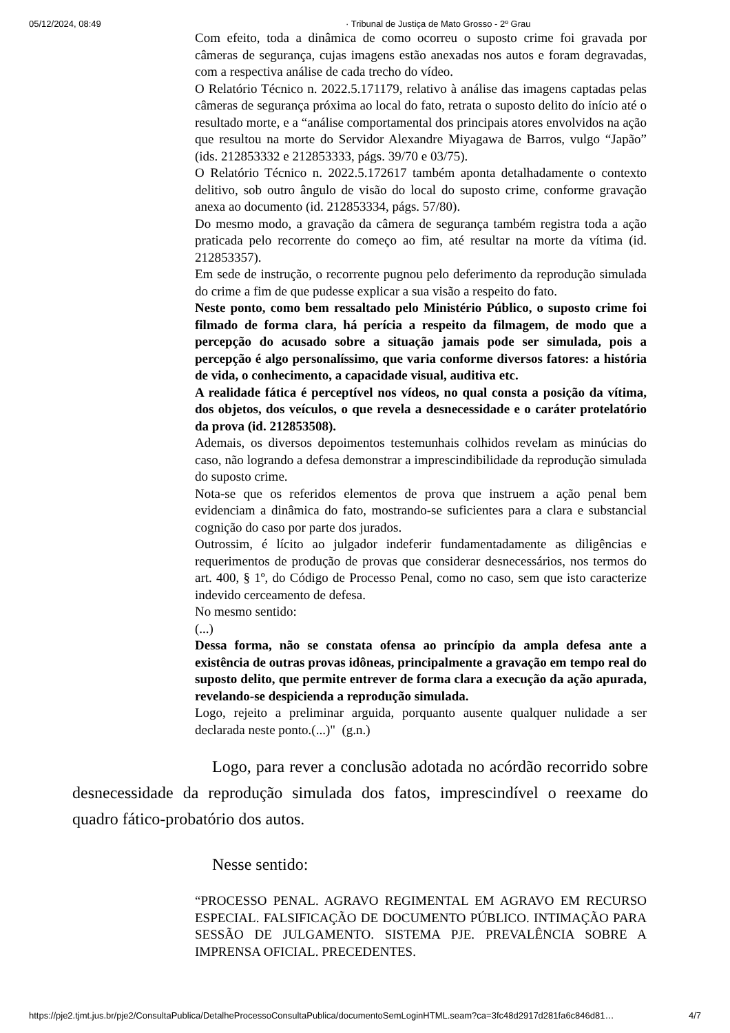05/12/2024, 08:49 · Tribunal de Justiça de Mato Grosso - 2º Grau
Com efeito, toda a dinâmica de como ocorreu o suposto crime foi gravada por câmeras de segurança, cujas imagens estão anexadas nos autos e foram degravadas, com a respectiva análise de cada trecho do vídeo.
O Relatório Técnico n. 2022.5.171179, relativo à análise das imagens captadas pelas câmeras de segurança próxima ao local do fato, retrata o suposto delito do início até o resultado morte, e a “análise comportamental dos principais atores envolvidos na ação que resultou na morte do Servidor Alexandre Miyagawa de Barros, vulgo “Japão” (ids. 212853332 e 212853333, págs. 39/70 e 03/75).
O Relatório Técnico n. 2022.5.172617 também aponta detalhadamente o contexto delitivo, sob outro ângulo de visão do local do suposto crime, conforme gravação anexa ao documento (id. 212853334, págs. 57/80).
Do mesmo modo, a gravação da câmera de segurança também registra toda a ação praticada pelo recorrente do começo ao fim, até resultar na morte da vítima (id. 212853357).
Em sede de instrução, o recorrente pugnou pelo deferimento da reprodução simulada do crime a fim de que pudesse explicar a sua visão a respeito do fato.
Neste ponto, como bem ressaltado pelo Ministério Público, o suposto crime foi filmado de forma clara, há perícia a respeito da filmagem, de modo que a percepção do acusado sobre a situação jamais pode ser simulada, pois a percepção é algo personalíssimo, que varia conforme diversos fatores: a história de vida, o conhecimento, a capacidade visual, auditiva etc.
A realidade fática é perceptível nos vídeos, no qual consta a posição da vítima, dos objetos, dos veículos, o que revela a desnecessidade e o caráter protelatório da prova (id. 212853508).
Ademais, os diversos depoimentos testemunhais colhidos revelam as minúcias do caso, não logrando a defesa demonstrar a imprescindibilidade da reprodução simulada do suposto crime.
Nota-se que os referidos elementos de prova que instruem a ação penal bem evidenciam a dinâmica do fato, mostrando-se suficientes para a clara e substancial cognição do caso por parte dos jurados.
Outrossim, é lícito ao julgador indeferir fundamentadamente as diligências e requerimentos de produção de provas que considerar desnecessários, nos termos do art. 400, § 1º, do Código de Processo Penal, como no caso, sem que isto caracterize indevido cerceamento de defesa.
No mesmo sentido:
(...)
Dessa forma, não se constata ofensa ao princípio da ampla defesa ante a existência de outras provas idôneas, principalmente a gravação em tempo real do suposto delito, que permite entrever de forma clara a execução da ação apurada, revelando-se despicienda a reprodução simulada.
Logo, rejeito a preliminar arguida, porquanto ausente qualquer nulidade a ser declarada neste ponto.(...)" (g.n.)
Logo, para rever a conclusão adotada no acórdão recorrido sobre desnecessidade da reprodução simulada dos fatos, imprescindível o reexame do quadro fático-probatório dos autos.
Nesse sentido:
“PROCESSO PENAL. AGRAVO REGIMENTAL EM AGRAVO EM RECURSO ESPECIAL. FALSIFICAÇÃO DE DOCUMENTO PÚBLICO. INTIMAÇÃO PARA SESSÃO DE JULGAMENTO. SISTEMA PJE. PREVALÊNCIA SOBRE A IMPRENSA OFICIAL. PRECEDENTES.
https://pje2.tjmt.jus.br/pje2/ConsultaPublica/DetalheProcessoConsultaPublica/documentoSemLoginHTML.seam?ca=3fc48d2917d281fa6c846d81… 4/7